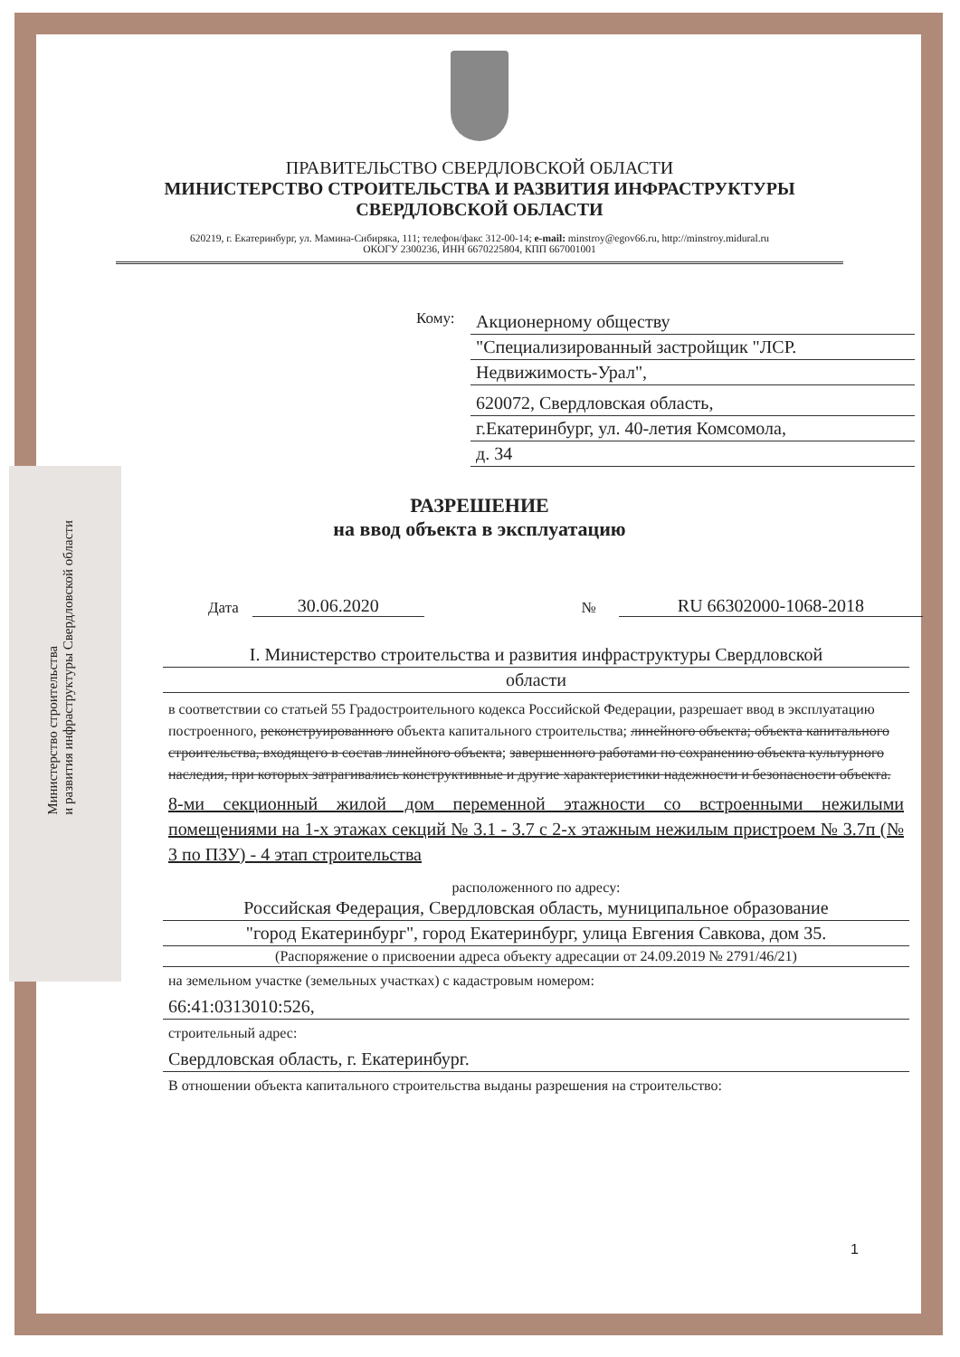Министерство строительства
и развития инфраструктуры Свердловской области
ПРАВИТЕЛЬСТВО СВЕРДЛОВСКОЙ ОБЛАСТИ
МИНИСТЕРСТВО СТРОИТЕЛЬСТВА И РАЗВИТИЯ ИНФРАСТРУКТУРЫ
СВЕРДЛОВСКОЙ ОБЛАСТИ
620219, г. Екатеринбург, ул. Мамина-Сибиряка, 111; телефон/факс 312-00-14; e-mail: minstroy@egov66.ru, http://minstroy.midural.ru
ОКОГУ 2300236, ИНН 6670225804, КПП 667001001
Кому:
Акционерному обществу
"Специализированный застройщик "ЛСР.
Недвижимость-Урал",
620072, Свердловская область,
г.Екатеринбург, ул. 40-летия Комсомола,
д. 34
РАЗРЕШЕНИЕ
на ввод объекта в эксплуатацию
Дата 30.06.2020 № RU 66302000-1068-2018
I. Министерство строительства и развития инфраструктуры Свердловской
области
в соответствии со статьей 55 Градостроительного кодекса Российской Федерации, разрешает ввод в эксплуатацию построенного, реконструированного объекта капитального строительства; линейного объекта; объекта капитального строительства, входящего в состав линейного объекта; завершенного работами по сохранению объекта культурного наследия, при которых затрагивались конструктивные и другие характеристики надежности и безопасности объекта.
8-ми секционный жилой дом переменной этажности со встроенными нежилыми помещениями на 1-х этажах секций № 3.1 - 3.7 с 2-х этажным нежилым пристроем № 3.7п (№ 3 по ПЗУ) - 4 этап строительства
расположенного по адресу:
Российская Федерация, Свердловская область, муниципальное образование
"город Екатеринбург", город Екатеринбург, улица Евгения Савкова, дом 35.
(Распоряжение о присвоении адреса объекту адресации от 24.09.2019 № 2791/46/21)
на земельном участке (земельных участках) с кадастровым номером:
66:41:0313010:526,
строительный адрес:
Свердловская область, г. Екатеринбург.
В отношении объекта капитального строительства выданы разрешения на строительство:
1